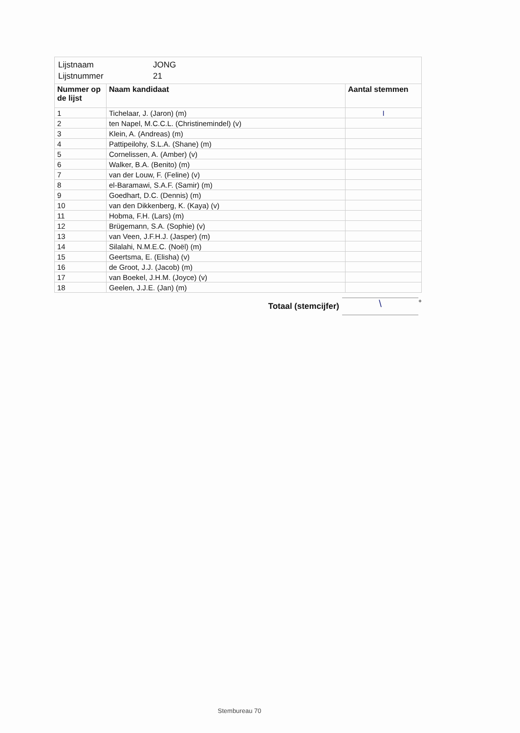| Lijstnaam | JONG |
| Lijstnummer | 21 |
| Nummer op de lijst | Naam kandidaat | Aantal stemmen |
| --- | --- | --- |
| 1 | Tichelaar, J. (Jaron) (m) | I |
| 2 | ten Napel, M.C.C.L. (Christinemindel) (v) | |
| 3 | Klein, A. (Andreas) (m) | |
| 4 | Pattipeilohy, S.L.A. (Shane) (m) | |
| 5 | Cornelissen, A. (Amber) (v) | |
| 6 | Walker, B.A. (Benito) (m) | |
| 7 | van der Louw, F. (Feline) (v) | |
| 8 | el-Baramawi, S.A.F. (Samir) (m) | |
| 9 | Goedhart, D.C. (Dennis) (m) | |
| 10 | van den Dikkenberg, K. (Kaya) (v) | |
| 11 | Hobma, F.H. (Lars) (m) | |
| 12 | Brügemann, S.A. (Sophie) (v) | |
| 13 | van Veen, J.F.H.J. (Jasper) (m) | |
| 14 | Silalahi, N.M.E.C. (Noël) (m) | |
| 15 | Geertsma, E. (Elisha) (v) | |
| 16 | de Groot, J.J. (Jacob) (m) | |
| 17 | van Boekel, J.H.M. (Joyce) (v) | |
| 18 | Geelen, J.J.E. (Jan) (m) | |
Totaal (stemcijfer)
\
+
Stembureau 70